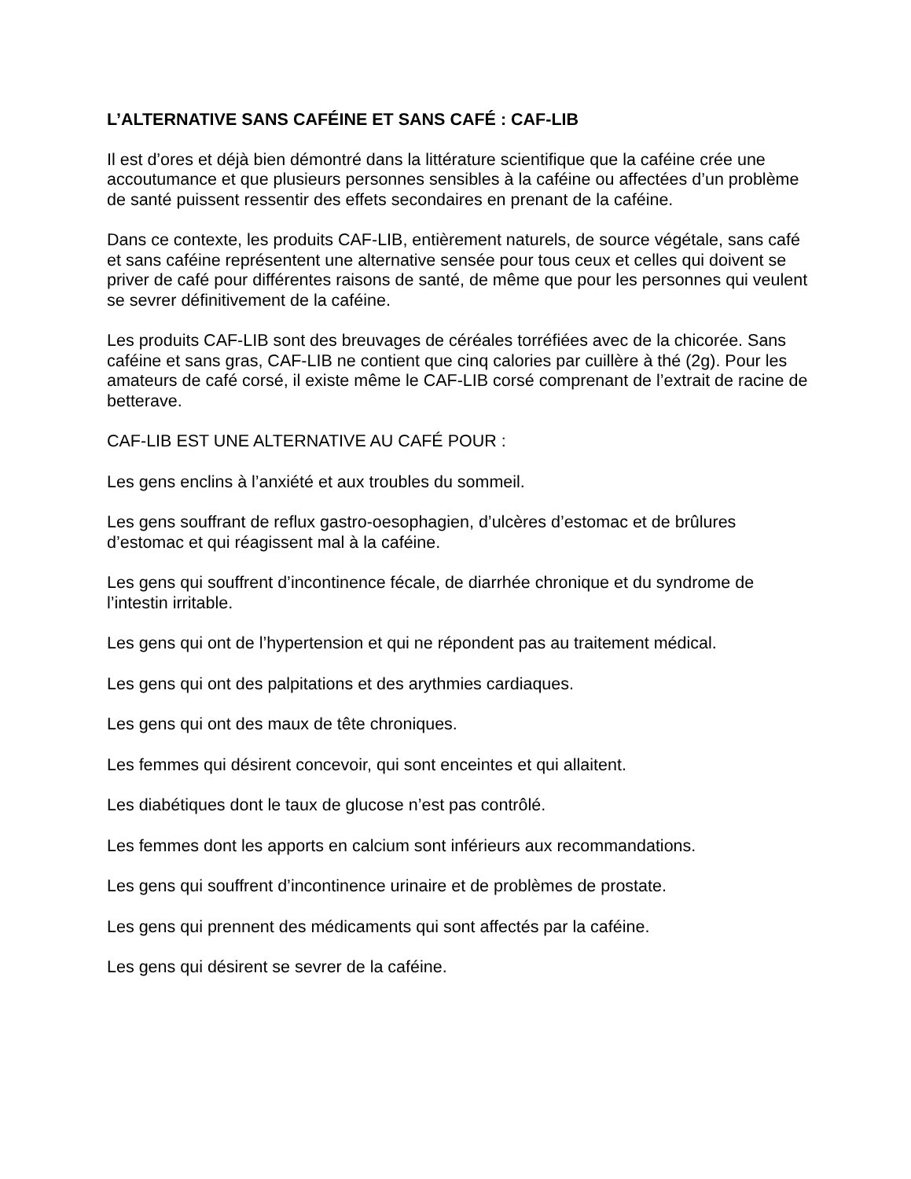L’ALTERNATIVE SANS CAFÉINE ET SANS CAFÉ : CAF-LIB
Il est d’ores et déjà bien démontré dans la littérature scientifique que la caféine crée une accoutumance et que plusieurs personnes sensibles à la caféine ou affectées d’un problème de santé puissent ressentir des effets secondaires en prenant de la caféine.
Dans ce contexte, les produits CAF-LIB, entièrement naturels, de source végétale, sans café et sans caféine représentent une alternative sensée pour tous ceux et celles qui doivent se priver de café pour différentes raisons de santé, de même que pour les personnes qui veulent se sevrer définitivement de la caféine.
Les produits CAF-LIB sont des breuvages de céréales torréfiées avec de la chicorée. Sans caféine et sans gras, CAF-LIB ne contient que cinq calories par cuillère à thé (2g). Pour les amateurs de café corsé, il existe même le CAF-LIB corsé comprenant de l’extrait de racine de betterave.
CAF-LIB EST UNE ALTERNATIVE AU CAFÉ POUR :
Les gens enclins à l’anxiété et aux troubles du sommeil.
Les gens souffrant de reflux gastro-oesophagien, d’ulcères d’estomac et de brûlures d’estomac et qui réagissent mal à la caféine.
Les gens qui souffrent d’incontinence fécale, de diarrhée chronique et du syndrome de l’intestin irritable.
Les gens qui ont de l’hypertension et qui ne répondent pas au traitement médical.
Les gens qui ont des palpitations et des arythmies cardiaques.
Les gens qui ont des maux de tête chroniques.
Les femmes qui désirent concevoir, qui sont enceintes et qui allaitent.
Les diabétiques dont le taux de glucose n’est pas contrôlé.
Les femmes dont les apports en calcium sont inférieurs aux recommandations.
Les gens qui souffrent d’incontinence urinaire et de problèmes de prostate.
Les gens qui prennent des médicaments qui sont affectés par la caféine.
Les gens qui désirent se sevrer de la caféine.